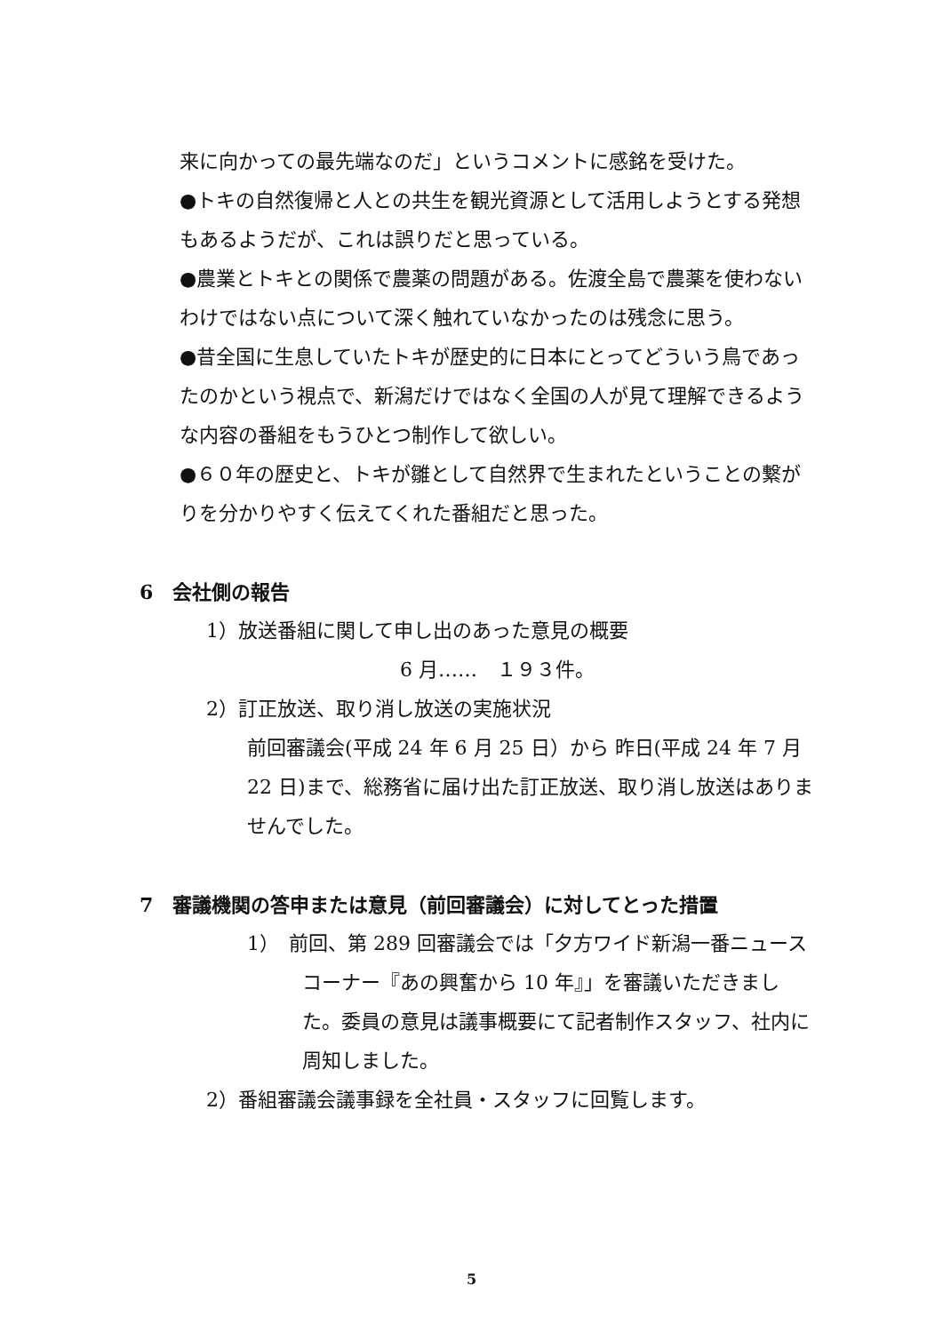来に向かっての最先端なのだ」というコメントに感銘を受けた。
●トキの自然復帰と人との共生を観光資源として活用しようとする発想もあるようだが、これは誤りだと思っている。
●農業とトキとの関係で農薬の問題がある。佐渡全島で農薬を使わないわけではない点について深く触れていなかったのは残念に思う。
●昔全国に生息していたトキが歴史的に日本にとってどういう鳥であったのかという視点で、新潟だけではなく全国の人が見て理解できるような内容の番組をもうひとつ制作して欲しい。
●６０年の歴史と、トキが雛として自然界で生まれたということの繋がりを分かりやすく伝えてくれた番組だと思った。
6　会社側の報告
1）放送番組に関して申し出のあった意見の概要
6 月……　１９３件。
2）訂正放送、取り消し放送の実施状況
前回審議会(平成 24 年 6 月 25 日）から 昨日(平成 24 年 7 月 22 日)まで、総務省に届け出た訂正放送、取り消し放送はありませんでした。
7　審議機関の答申または意見（前回審議会）に対してとった措置
1）　前回、第 289 回審議会では「夕方ワイド新潟一番ニュースコーナー『あの興奮から 10 年』」を審議いただきました。委員の意見は議事概要にて記者制作スタッフ、社内に周知しました。
2）番組審議会議事録を全社員・スタッフに回覧します。
5